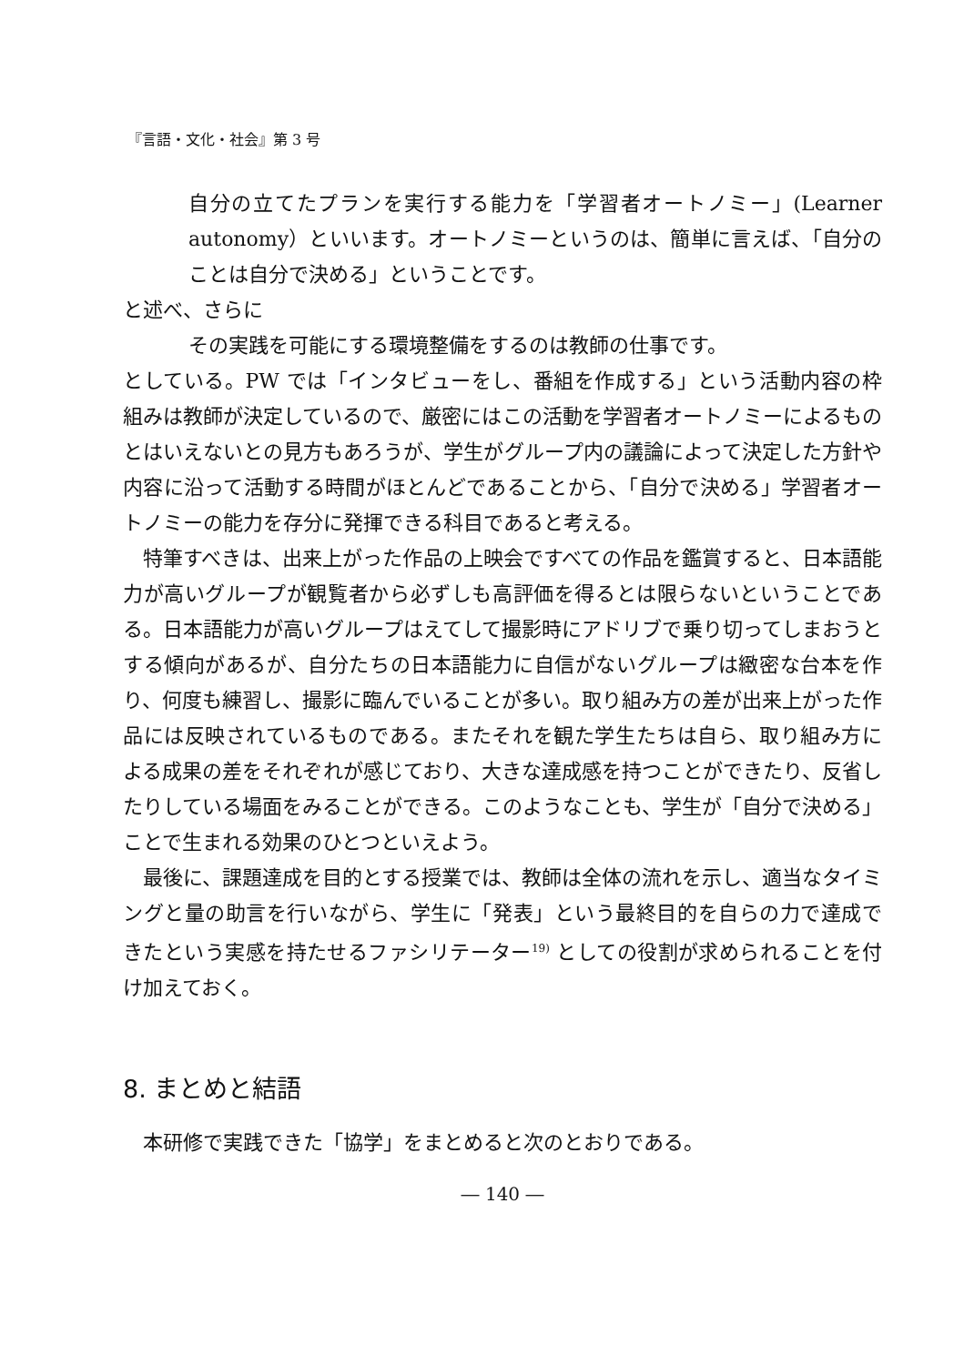『言語・文化・社会』第 3 号
自分の立てたプランを実行する能力を「学習者オートノミー」(Learner autonomy）といいます。オートノミーというのは、簡単に言えば、「自分のことは自分で決める」ということです。
と述べ、さらに
その実践を可能にする環境整備をするのは教師の仕事です。
としている。PW では「インタビューをし、番組を作成する」という活動内容の枠組みは教師が決定しているので、厳密にはこの活動を学習者オートノミーによるものとはいえないとの見方もあろうが、学生がグループ内の議論によって決定した方針や内容に沿って活動する時間がほとんどであることから、「自分で決める」学習者オートノミーの能力を存分に発揮できる科目であると考える。
特筆すべきは、出来上がった作品の上映会ですべての作品を鑑賞すると、日本語能力が高いグループが観覧者から必ずしも高評価を得るとは限らないということである。日本語能力が高いグループはえてして撮影時にアドリブで乗り切ってしまおうとする傾向があるが、自分たちの日本語能力に自信がないグループは緻密な台本を作り、何度も練習し、撮影に臨んでいることが多い。取り組み方の差が出来上がった作品には反映されているものである。またそれを観た学生たちは自ら、取り組み方による成果の差をそれぞれが感じており、大きな達成感を持つことができたり、反省したりしている場面をみることができる。このようなことも、学生が「自分で決める」ことで生まれる効果のひとつといえよう。
最後に、課題達成を目的とする授業では、教師は全体の流れを示し、適当なタイミングと量の助言を行いながら、学生に「発表」という最終目的を自らの力で達成できたという実感を持たせるファシリテーター<sup>19)</sup> としての役割が求められることを付け加えておく。
8. まとめと結語
本研修で実践できた「協学」をまとめると次のとおりである。
― 140 ―